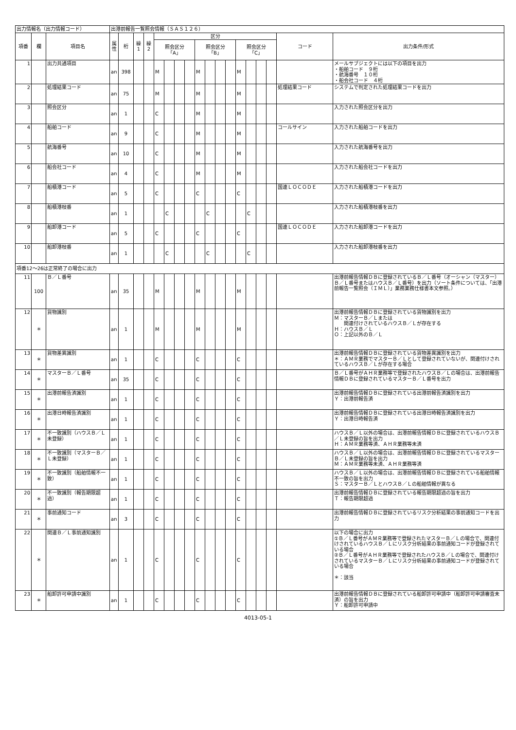| 出力情報名（出力情報コード） | | | 出港前報告一覧照会情報（ＳＡＳ１２６） | | | | | | | | | | | | | | | | | |
| 項番 | 欄 | 項目名 | 属性 | 桁 | 繰1 | 繰2 | 区分 | | | | | | | | | | | | コード | 出力条件/形式 |
| | | | | | | | 照会区分 「A」 | | | | 照会区分 「B」 | | | | 照会区分 「C」 | | | | | |
| 1 | | 出力共通項目 | an | 398 | | | M | | | | M | | | | M | | | | | メールサブジェクトには以下の項目を出力 ・船舶コード ９桁 ・航海番号 １０桁 ・船会社コード ４桁 |
| 2 | | 処理結果コード | an | 75 | | | M | | | | M | | | | M | | | | 処理結果コード | システムで判定された処理結果コードを出力 |
| 3 | | 照会区分 | an | 1 | | | C | | | | M | | | | M | | | | | 入力された照会区分を出力 |
| 4 | | 船舶コード | an | 9 | | | C | | | | M | | | | M | | | | コールサイン | 入力された船舶コードを出力 |
| 5 | | 航海番号 | an | 10 | | | C | | | | M | | | | M | | | | | 入力された航海番号を出力 |
| 6 | | 船会社コード | an | 4 | | | C | | | | M | | | | M | | | | | 入力された船会社コードを出力 |
| 7 | | 船積港コード | an | 5 | | | C | | | | C | | | | C | | | | 国連ＬＯＣＯＤＥ | 入力された船積港コードを出力 |
| 8 | | 船積港枝番 | an | 1 | | | | C | | | | C | | | | C | | | | 入力された船積港枝番を出力 |
| 9 | | 船卸港コード | an | 5 | | | C | | | | C | | | | C | | | | 国連ＬＯＣＯＤＥ | 入力された船卸港コードを出力 |
| 10 | | 船卸港枝番 | an | 1 | | | | C | | | | C | | | | C | | | | 入力された船卸港枝番を出力 |
| 項番12～26は正常終了の場合に出力 | | | | | | | | | | | | | | | | | | | | |
| 11 | 100 | Ｂ／Ｌ番号 | an | 35 | | | M | | | | M | | | | M | | | | | 出港前報告情報ＤＢに登録されているＢ／Ｌ番号（オーシャン（マスター）Ｂ／Ｌ番号またはハウスＢ／Ｌ番号）を出力（ソート条件については、「出港前報告一覧照会（ＩＭＬ）」業務業務仕様書本文参照。） |
| 12 | ＊ | 貨物識別 | an | 1 | | | M | | | | M | | | | M | | | | | 出港前報告情報ＤＢに登録されている貨物識別を出力 Ｍ：マスターＢ／Ｌまたは 関連付けされているハウスＢ／Ｌが存在する Ｈ：ハウスＢ／Ｌ Ｏ：上記以外のＢ／Ｌ |
| 13 | ＊ | 貨物差異識別 | an | 1 | | | C | | | | C | | | | C | | | | | 出港前報告情報ＤＢに登録されている貨物差異識別を出力 ＊：ＡＭＲ業務でマスターＢ／Ｌとして登録されていないが、関連付けされているハウスＢ／Ｌが存在する場合 |
| 14 | ＊ | マスターＢ／Ｌ番号 | an | 35 | | | C | | | | C | | | | C | | | | | Ｂ／Ｌ番号がＡＨＲ業務等で登録されたハウスＢ／Ｌの場合は、出港前報告情報ＤＢに登録されているマスターＢ／Ｌ番号を出力 |
| 15 | ＊ | 出港前報告済識別 | an | 1 | | | C | | | | C | | | | C | | | | | 出港前報告情報ＤＢに登録されている出港前報告済識別を出力 Ｙ：出港前報告済 |
| 16 | ＊ | 出港日時報告済識別 | an | 1 | | | C | | | | C | | | | C | | | | | 出港前報告情報ＤＢに登録されている出港日時報告済識別を出力 Ｙ：出港日時報告済 |
| 17 | ＊ | 不一致識別（ハウスＢ／Ｌ未登録） | an | 1 | | | C | | | | C | | | | C | | | | | ハウスＢ／Ｌ以外の場合は、出港前報告情報ＤＢに登録されているハウスＢ／Ｌ未登録の旨を出力 Ｈ：ＡＭＲ業務等済、ＡＨＲ業務等未済 |
| 18 | ＊ | 不一致識別（マスターＢ／Ｌ未登録） | an | 1 | | | C | | | | C | | | | C | | | | | ハウスＢ／Ｌ以外の場合は、出港前報告情報ＤＢに登録されているマスターＢ／Ｌ未登録の旨を出力 Ｍ：ＡＭＲ業務等未済、ＡＨＲ業務等済 |
| 19 | ＊ | 不一致識別（船舶情報不一致） | an | 1 | | | C | | | | C | | | | C | | | | | ハウスＢ／Ｌ以外の場合は、出港前報告情報ＤＢに登録されている船舶情報不一致の旨を出力 Ｓ：マスターＢ／ＬとハウスＢ／Ｌの船舶情報が異なる |
| 20 | ＊ | 不一致識別（報告期限超過） | an | 1 | | | C | | | | C | | | | C | | | | | 出港前報告情報ＤＢに登録されている報告期限超過の旨を出力 Ｔ：報告期限超過 |
| 21 | ＊ | 事前通知コード | an | 3 | | | C | | | | C | | | | C | | | | | 出港前報告情報ＤＢに登録されているリスク分析結果の事前通知コードを出力 |
| 22 | ＊ | 関連Ｂ／Ｌ事前通知識別 | an | 1 | | | C | | | | C | | | | C | | | | | 以下の場合に出力 ①Ｂ／Ｌ番号がＡＭＲ業務等で登録されたマスターＢ／Ｌの場合で、関連付けされているハウスＢ／Ｌにリスク分析結果の事前通知コードが登録されている場合 ②Ｂ／Ｌ番号がＡＨＲ業務等で登録されたハウスＢ／Ｌの場合で、関連付けされているマスターＢ／Ｌにリスク分析結果の事前通知コードが登録されている場合 ＊：該当 |
| 23 | ＊ | 船卸許可申請中識別 | an | 1 | | | C | | | | C | | | | C | | | | | 出港前報告情報ＤＢに登録されている船卸許可申請中（船卸許可申請審査未済）の旨を出力 Ｙ：船卸許可申請中 |
4013-05-1